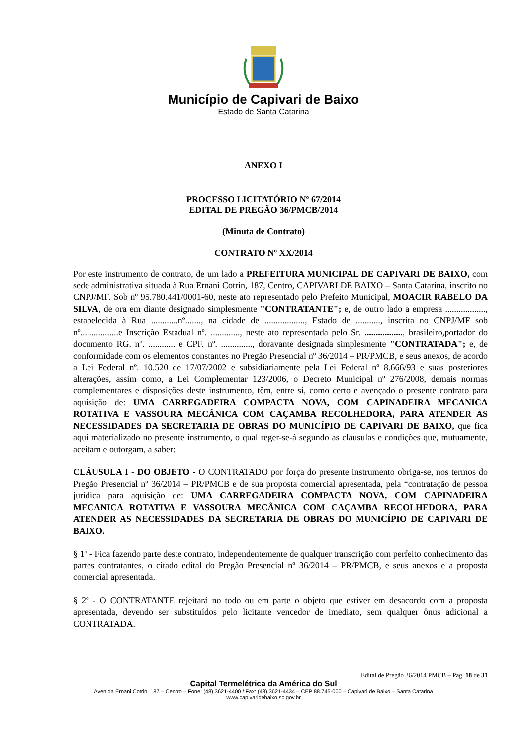Município de Capivari de Baixo
Estado de Santa Catarina
ANEXO I
PROCESSO LICITATÓRIO Nº 67/2014
EDITAL DE PREGÃO 36/PMCB/2014
(Minuta de Contrato)
CONTRATO Nº XX/2014
Por este instrumento de contrato, de um lado a PREFEITURA MUNICIPAL DE CAPIVARI DE BAIXO, com sede administrativa situada à Rua Ernani Cotrin, 187, Centro, CAPIVARI DE BAIXO – Santa Catarina, inscrito no CNPJ/MF. Sob nº 95.780.441/0001-60, neste ato representado pelo Prefeito Municipal, MOACIR RABELO DA SILVA, de ora em diante designado simplesmente "CONTRATANTE"; e, de outro lado a empresa .................., estabelecida à Rua ............nº......., na cidade de .................., Estado de ..........., inscrita no CNPJ/MF sob nº.................e Inscrição Estadual nº. ............., neste ato representada pelo Sr. ................., brasileiro,portador do documento RG. nº. ............ e CPF. nº. .............., doravante designada simplesmente "CONTRATADA"; e, de conformidade com os elementos constantes no Pregão Presencial nº 36/2014 – PR/PMCB, e seus anexos, de acordo a Lei Federal nº. 10.520 de 17/07/2002 e subsidiariamente pela Lei Federal nº 8.666/93 e suas posteriores alterações, assim como, a Lei Complementar 123/2006, o Decreto Municipal nº 276/2008, demais normas complementares e disposições deste instrumento, têm, entre si, como certo e avençado o presente contrato para aquisição de: UMA CARREGADEIRA COMPACTA NOVA, COM CAPINADEIRA MECANICA ROTATIVA E VASSOURA MECÂNICA COM CAÇAMBA RECOLHEDORA, PARA ATENDER AS NECESSIDADES DA SECRETARIA DE OBRAS DO MUNICÍPIO DE CAPIVARI DE BAIXO, que fica aqui materializado no presente instrumento, o qual reger-se-á segundo as cláusulas e condições que, mutuamente, aceitam e outorgam, a saber:
CLÁUSULA I - DO OBJETO - O CONTRATADO por força do presente instrumento obriga-se, nos termos do Pregão Presencial nº 36/2014 – PR/PMCB e de sua proposta comercial apresentada, pela “contratação de pessoa jurídica para aquisição de: UMA CARREGADEIRA COMPACTA NOVA, COM CAPINADEIRA MECANICA ROTATIVA E VASSOURA MECÂNICA COM CAÇAMBA RECOLHEDORA, PARA ATENDER AS NECESSIDADES DA SECRETARIA DE OBRAS DO MUNICÍPIO DE CAPIVARI DE BAIXO.
§ 1º - Fica fazendo parte deste contrato, independentemente de qualquer transcrição com perfeito conhecimento das partes contratantes, o citado edital do Pregão Presencial nº 36/2014 – PR/PMCB, e seus anexos e a proposta comercial apresentada.
§ 2º - O CONTRATANTE rejeitará no todo ou em parte o objeto que estiver em desacordo com a proposta apresentada, devendo ser substituídos pelo licitante vencedor de imediato, sem qualquer ônus adicional a CONTRATADA.
Edital de Pregão 36/2014 PMCB – Pag. 18 de 31
Capital Termelétrica da América do Sul
Avenida Ernani Cotrin, 187 – Centro – Fone: (48) 3621-4400 / Fax: (48) 3621-4434 – CEP 88.745-000 – Capivari de Baixo – Santa Catarina
www.capivaridebaixo.sc.gov.br